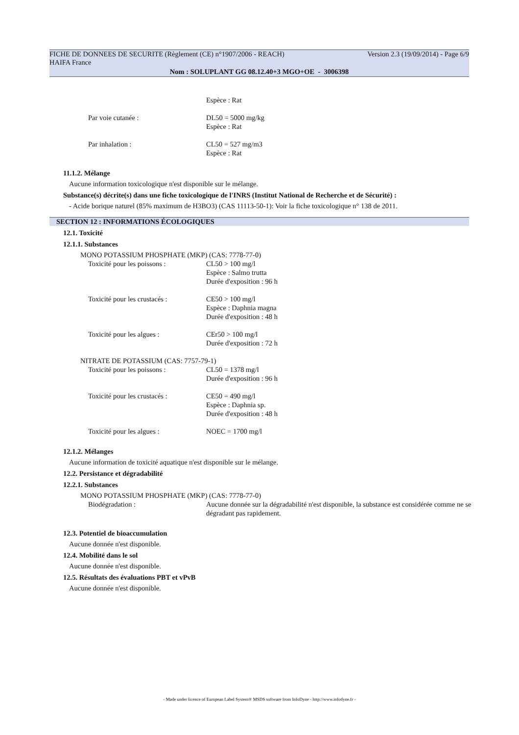FICHE DE DONNEES DE SECURITE (Règlement (CE) n°1907/2006 - REACH) Version 2.3 (19/09/2014) - Page 6/9
HAIFA France
Nom : SOLUPLANT GG 08.12.40+3 MGO+OE - 3006398
Espèce : Rat
Par voie cutanée : DL50 = 5000 mg/kg
Espèce : Rat
Par inhalation : CL50 = 527 mg/m3
Espèce : Rat
11.1.2. Mélange
Aucune information toxicologique n'est disponible sur le mélange.
Substance(s) décrite(s) dans une fiche toxicologique de l'INRS (Institut National de Recherche et de Sécurité) :
- Acide borique naturel (85% maximum de H3BO3) (CAS 11113-50-1): Voir la fiche toxicologique n° 138 de 2011.
SECTION 12 : INFORMATIONS ÉCOLOGIQUES
12.1. Toxicité
12.1.1. Substances
MONO POTASSIUM PHOSPHATE (MKP) (CAS: 7778-77-0)
Toxicité pour les poissons : CL50 > 100 mg/l
Espèce : Salmo trutta
Durée d'exposition : 96 h
Toxicité pour les crustacés : CE50 > 100 mg/l
Espèce : Daphnia magna
Durée d'exposition : 48 h
Toxicité pour les algues : CEr50 > 100 mg/l
Durée d'exposition : 72 h
NITRATE DE POTASSIUM (CAS: 7757-79-1)
Toxicité pour les poissons : CL50 = 1378 mg/l
Durée d'exposition : 96 h
Toxicité pour les crustacés : CE50 = 490 mg/l
Espèce : Daphnia sp.
Durée d'exposition : 48 h
Toxicité pour les algues : NOEC = 1700 mg/l
12.1.2. Mélanges
Aucune information de toxicité aquatique n'est disponible sur le mélange.
12.2. Persistance et dégradabilité
12.2.1. Substances
MONO POTASSIUM PHOSPHATE (MKP) (CAS: 7778-77-0)
Biodégradation : Aucune donnée sur la dégradabilité n'est disponible, la substance est considérée comme ne se dégradant pas rapidement.
12.3. Potentiel de bioaccumulation
Aucune donnée n'est disponible.
12.4. Mobilité dans le sol
Aucune donnée n'est disponible.
12.5. Résultats des évaluations PBT et vPvB
Aucune donnée n'est disponible.
- Made under licence of European Label System® MSDS software from InfoDyne - http://www.infodyne.fr -